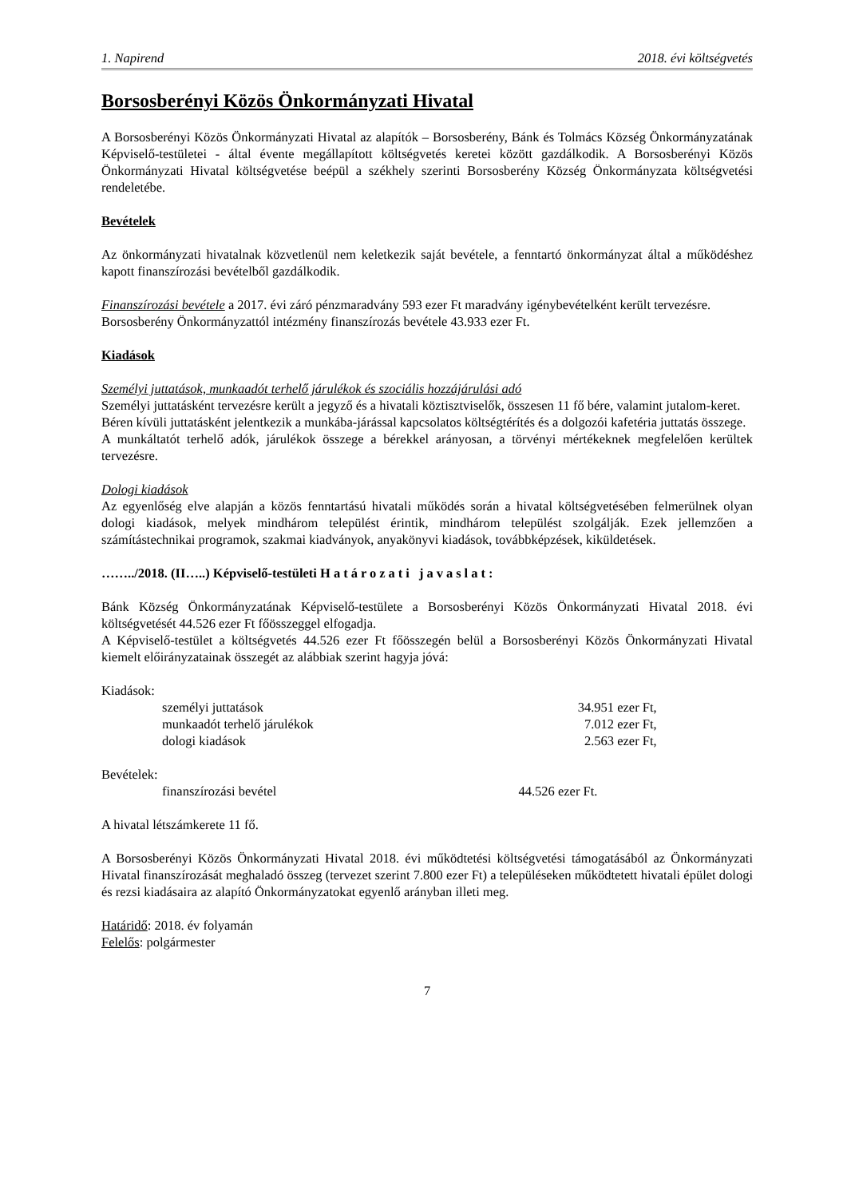1. Napirend 2018. évi költségvetés
Borsosberényi Közös Önkormányzati Hivatal
A Borsosberényi Közös Önkormányzati Hivatal az alapítók – Borsosberény, Bánk és Tolmács Község Önkormányzatának Képviselő-testületei - által évente megállapított költségvetés keretei között gazdálkodik. A Borsosberényi Közös Önkormányzati Hivatal költségvetése beépül a székhely szerinti Borsosberény Község Önkormányzata költségvetési rendeletébe.
Bevételek
Az önkormányzati hivatalnak közvetlenül nem keletkezik saját bevétele, a fenntartó önkormányzat által a működéshez kapott finanszírozási bevételből gazdálkodik.
Finanszírozási bevétele a 2017. évi záró pénzmaradvány 593 ezer Ft maradvány igénybevételként került tervezésre.
Borsosberény Önkormányzattól intézmény finanszírozás bevétele 43.933 ezer Ft.
Kiadások
Személyi juttatások, munkaadót terhelő járulékok és szociális hozzájárulási adó
Személyi juttatásként tervezésre került a jegyző és a hivatali köztisztviselők, összesen 11 fő bére, valamint jutalom-keret.
Béren kívüli juttatásként jelentkezik a munkába-járással kapcsolatos költségtérítés és a dolgozói kafetéria juttatás összege.
A munkáltatót terhelő adók, járulékok összege a bérekkel arányosan, a törvényi mértékeknek megfelelően kerültek tervezésre.
Dologi kiadások
Az egyenlőség elve alapján a közös fenntartású hivatali működés során a hivatal költségvetésében felmerülnek olyan dologi kiadások, melyek mindhárom települést érintik, mindhárom települést szolgálják. Ezek jellemzően a számítástechnikai programok, szakmai kiadványok, anyakönyvi kiadások, továbbképzések, kiküldetések.
……../2018. (II…..) Képviselő-testületi Határozati javaslat:
Bánk Község Önkormányzatának Képviselő-testülete a Borsosberényi Közös Önkormányzati Hivatal 2018. évi költségvetését 44.526 ezer Ft főösszeggel elfogadja.
A Képviselő-testület a költségvetés 44.526 ezer Ft főösszegén belül a Borsosberényi Közös Önkormányzati Hivatal kiemelt előirányzatainak összegét az alábbiak szerint hagyja jóvá:
Kiadások:
| személyi juttatások | 34.951 ezer Ft, |
| munkaadót terhelő járulékok | 7.012 ezer Ft, |
| dologi kiadások | 2.563 ezer Ft, |
Bevételek:
| finanszírozási bevétel | 44.526 ezer Ft. |
A hivatal létszámkerete 11 fő.
A Borsosberényi Közös Önkormányzati Hivatal 2018. évi működtetési költségvetési támogatásából az Önkormányzati Hivatal finanszírozását meghaladó összeg (tervezet szerint 7.800 ezer Ft) a településeken működtetett hivatali épület dologi és rezsi kiadásaira az alapító Önkormányzatokat egyenlő arányban illeti meg.
Határidő: 2018. év folyamán
Felelős: polgármester
7